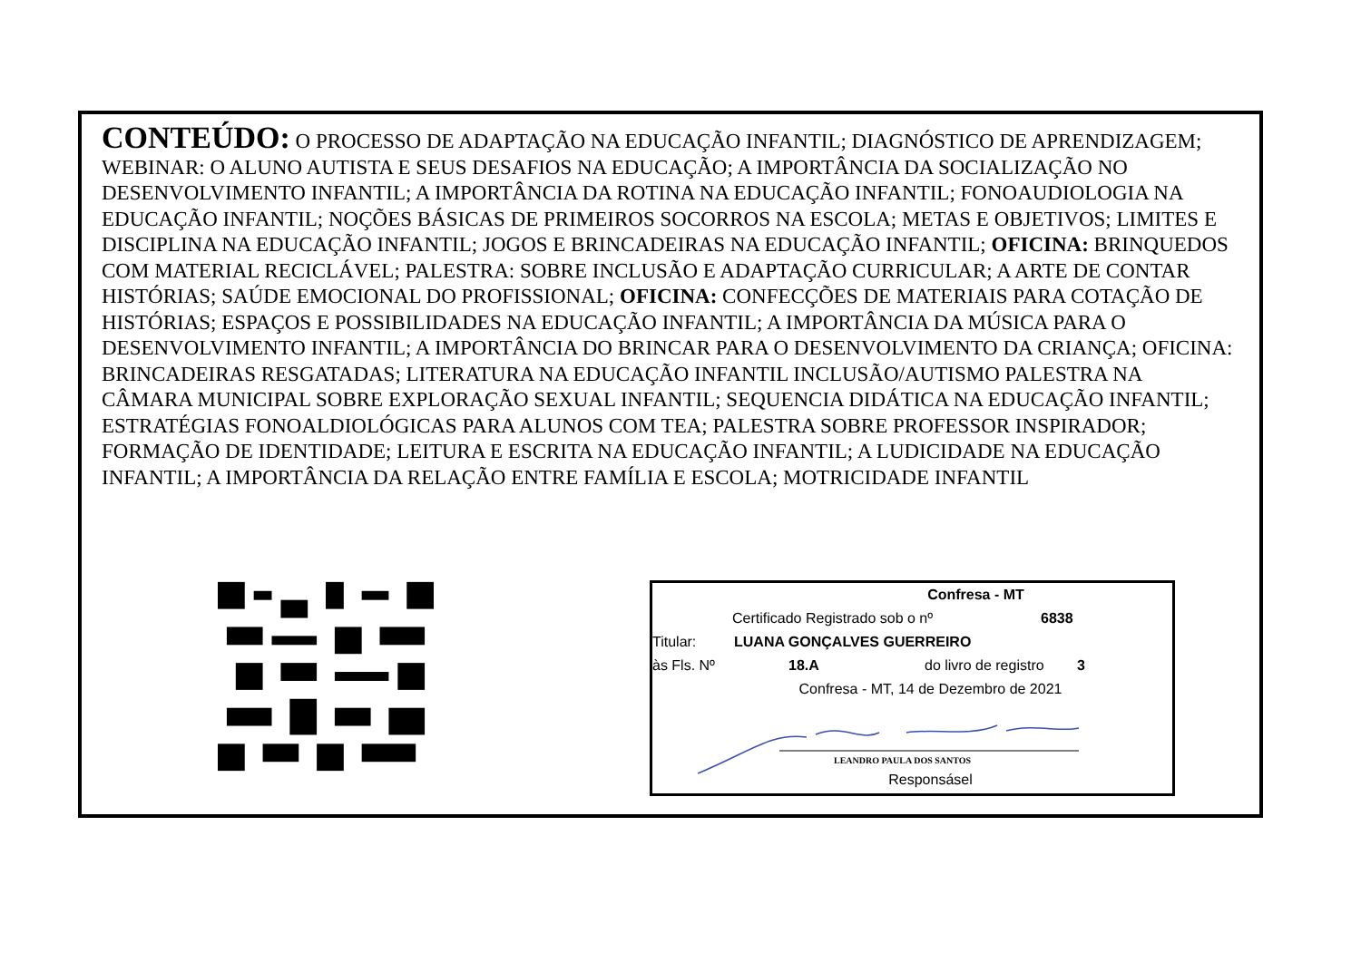CONTEÚDO: O PROCESSO DE ADAPTAÇÃO NA EDUCAÇÃO INFANTIL; DIAGNÓSTICO DE APRENDIZAGEM; WEBINAR: O ALUNO AUTISTA E SEUS DESAFIOS NA EDUCAÇÃO; A IMPORTÂNCIA DA SOCIALIZAÇÃO NO DESENVOLVIMENTO INFANTIL; A IMPORTÂNCIA DA ROTINA NA EDUCAÇÃO INFANTIL; FONOAUDIOLOGIA NA EDUCAÇÃO INFANTIL; NOÇÕES BÁSICAS DE PRIMEIROS SOCORROS NA ESCOLA; METAS E OBJETIVOS; LIMITES E DISCIPLINA NA EDUCAÇÃO INFANTIL; JOGOS E BRINCADEIRAS NA EDUCAÇÃO INFANTIL; OFICINA: BRINQUEDOS COM MATERIAL RECICLÁVEL; PALESTRA: SOBRE INCLUSÃO E ADAPTAÇÃO CURRICULAR; A ARTE DE CONTAR HISTÓRIAS; SAÚDE EMOCIONAL DO PROFISSIONAL; OFICINA: CONFECÇÕES DE MATERIAIS PARA COTAÇÃO DE HISTÓRIAS; ESPAÇOS E POSSIBILIDADES NA EDUCAÇÃO INFANTIL; A IMPORTÂNCIA DA MÚSICA PARA O DESENVOLVIMENTO INFANTIL; A IMPORTÂNCIA DO BRINCAR PARA O DESENVOLVIMENTO DA CRIANÇA; OFICINA: BRINCADEIRAS RESGATADAS; LITERATURA NA EDUCAÇÃO INFANTIL INCLUSÃO/AUTISMO PALESTRA NA CÂMARA MUNICIPAL SOBRE EXPLORAÇÃO SEXUAL INFANTIL; SEQUENCIA DIDÁTICA NA EDUCAÇÃO INFANTIL; ESTRATÉGIAS FONOALDIOLÓGICAS PARA ALUNOS COM TEA; PALESTRA SOBRE PROFESSOR INSPIRADOR; FORMAÇÃO DE IDENTIDADE; LEITURA E ESCRITA NA EDUCAÇÃO INFANTIL; A LUDICIDADE NA EDUCAÇÃO INFANTIL; A IMPORTÂNCIA DA RELAÇÃO ENTRE FAMÍLIA E ESCOLA; MOTRICIDADE INFANTIL
Confresa - MT
Certificado Registrado sob o nº 6838
Titular: LUANA GONÇALVES GUERREIRO
às Fls. Nº 18.A do livro de registro 3
Confresa - MT, 14 de Dezembro de 2021
LEANDRO PAULA DOS SANTOS
Responsásel